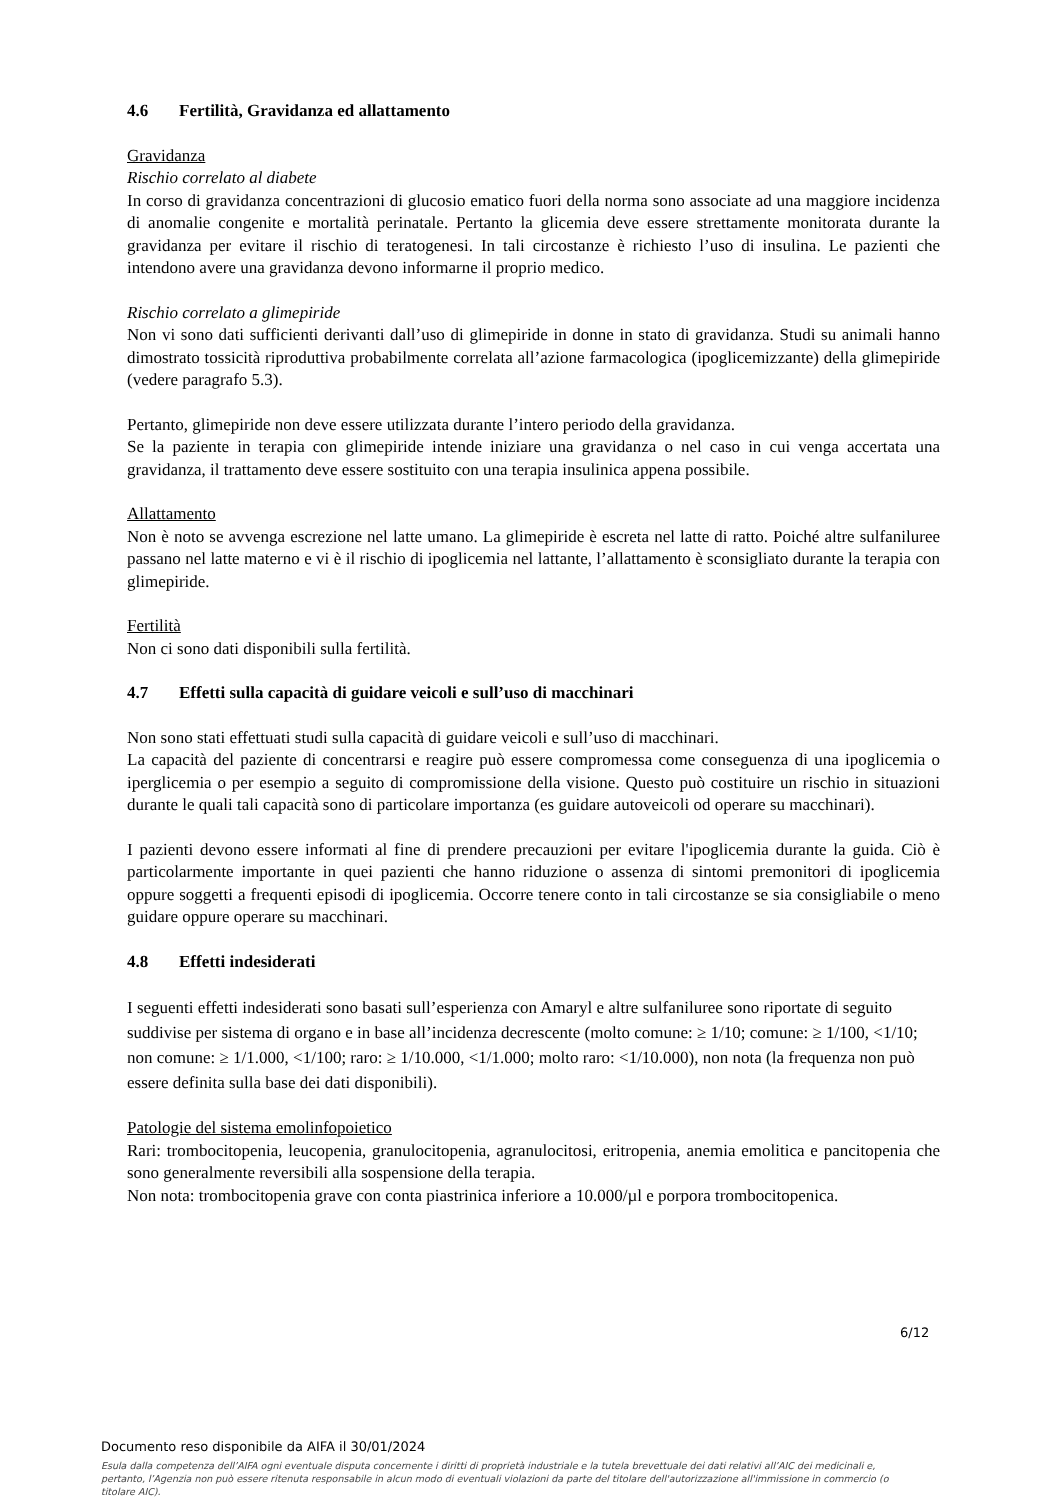4.6 Fertilità, Gravidanza ed allattamento
Gravidanza
Rischio correlato al diabete
In corso di gravidanza concentrazioni di glucosio ematico fuori della norma sono associate ad una maggiore incidenza di anomalie congenite e mortalità perinatale. Pertanto la glicemia deve essere strettamente monitorata durante la gravidanza per evitare il rischio di teratogenesi. In tali circostanze è richiesto l’uso di insulina. Le pazienti che intendono avere una gravidanza devono informarne il proprio medico.
Rischio correlato a glimepiride
Non vi sono dati sufficienti derivanti dall’uso di glimepiride in donne in stato di gravidanza. Studi su animali hanno dimostrato tossicità riproduttiva probabilmente correlata all’azione farmacologica (ipoglicemizzante) della glimepiride (vedere paragrafo 5.3).
Pertanto, glimepiride non deve essere utilizzata durante l’intero periodo della gravidanza.
Se la paziente in terapia con glimepiride intende iniziare una gravidanza o nel caso in cui venga accertata una gravidanza, il trattamento deve essere sostituito con una terapia insulinica appena possibile.
Allattamento
Non è noto se avvenga escrezione nel latte umano. La glimepiride è escreta nel latte di ratto. Poiché altre sulfaniluree passano nel latte materno e vi è il rischio di ipoglicemia nel lattante, l’allattamento è sconsigliato durante la terapia con glimepiride.
Fertilità
Non ci sono dati disponibili sulla fertilità.
4.7 Effetti sulla capacità di guidare veicoli e sull’uso di macchinari
Non sono stati effettuati studi sulla capacità di guidare veicoli e sull’uso di macchinari.
La capacità del paziente di concentrarsi e reagire può essere compromessa come conseguenza di una ipoglicemia o iperglicemia o per esempio a seguito di compromissione della visione. Questo può costituire un rischio in situazioni durante le quali tali capacità sono di particolare importanza (es guidare autoveicoli od operare su macchinari).
I pazienti devono essere informati al fine di prendere precauzioni per evitare l'ipoglicemia durante la guida. Ciò è particolarmente importante in quei pazienti che hanno riduzione o assenza di sintomi premonitori di ipoglicemia oppure soggetti a frequenti episodi di ipoglicemia. Occorre tenere conto in tali circostanze se sia consigliabile o meno guidare oppure operare su macchinari.
4.8 Effetti indesiderati
I seguenti effetti indesiderati sono basati sull’esperienza con Amaryl e altre sulfaniluree sono riportate di seguito suddivise per sistema di organo e in base all’incidenza decrescente (molto comune: ≥ 1/10; comune: ≥ 1/100, <1/10; non comune: ≥ 1/1.000, <1/100; raro: ≥ 1/10.000, <1/1.000; molto raro: <1/10.000), non nota (la frequenza non può essere definita sulla base dei dati disponibili).
Patologie del sistema emolinfopoietico
Rari: trombocitopenia, leucopenia, granulocitopenia, agranulocitosi, eritropenia, anemia emolitica e pancitopenia che sono generalmente reversibili alla sospensione della terapia.
Non nota: trombocitopenia grave con conta piastrinica inferiore a 10.000/µl e porpora trombocitopenica.
6/12
Documento reso disponibile da AIFA il 30/01/2024
Esula dalla competenza dell’AIFA ogni eventuale disputa concernente i diritti di proprietà industriale e la tutela brevettuale dei dati relativi all’AIC dei medicinali e, pertanto, l’Agenzia non può essere ritenuta responsabile in alcun modo di eventuali violazioni da parte del titolare dell'autorizzazione all'immissione in commercio (o titolare AIC).